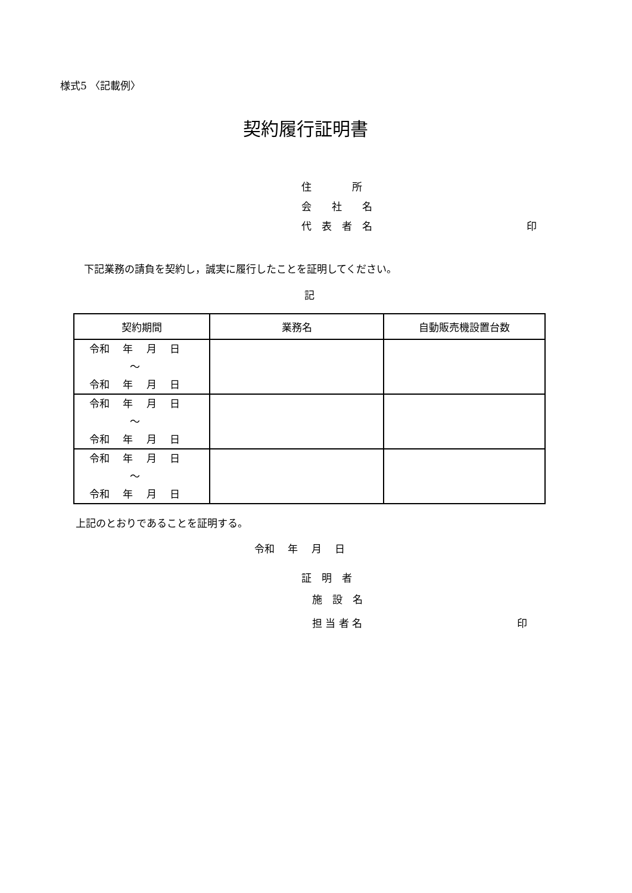様式5 〈記載例〉
契約履行証明書
住　　　　所
会　　社　　名
代　表　者　名 印
下記業務の請負を契約し，誠実に履行したことを証明してください。
記
| 契約期間 | 業務名 | 自動販売機設置台数 |
| --- | --- | --- |
| 令和 年 月 日 ～ 令和 年 月 日 | | |
| 令和 年 月 日 ～ 令和 年 月 日 | | |
| 令和 年 月 日 ～ 令和 年 月 日 | | |
上記のとおりであることを証明する。
令和　 年　 月　 日
証　明　者
施　設　名
担 当 者 名 印